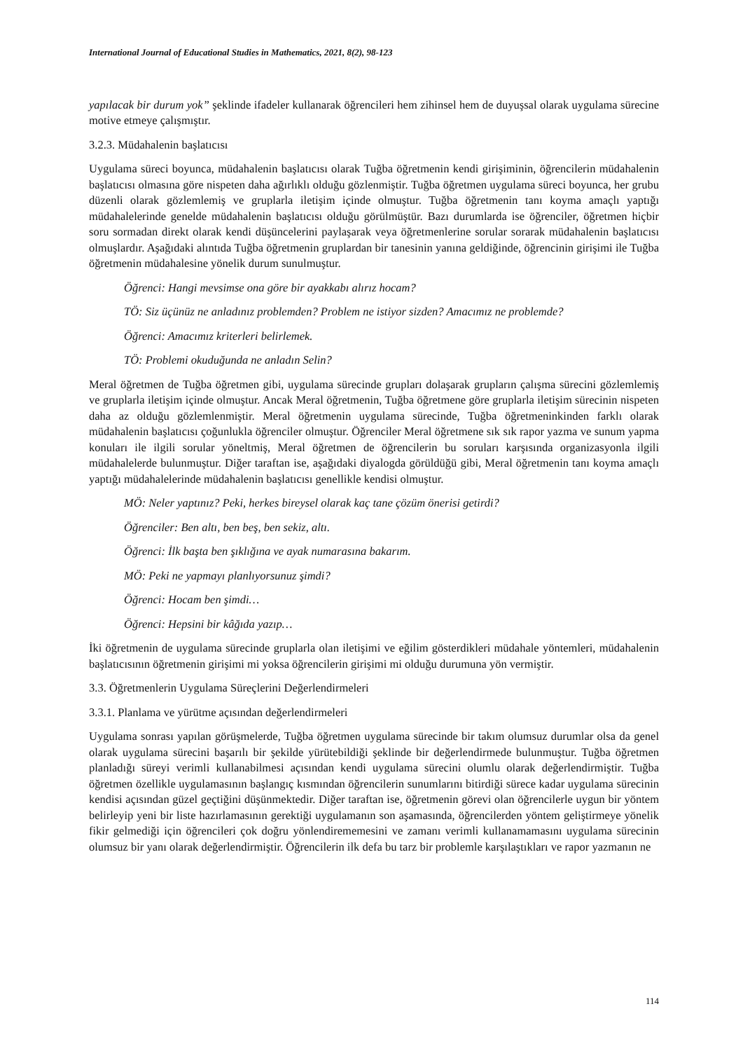International Journal of Educational Studies in Mathematics, 2021, 8(2), 98-123
yapılacak bir durum yok” şeklinde ifadeler kullanarak öğrencileri hem zihinsel hem de duyuşsal olarak uygulama sürecine motive etmeye çalışmıştır.
3.2.3. Müdahalenin başlatıcısı
Uygulama süreci boyunca, müdahalenin başlatıcısı olarak Tuğba öğretmenin kendi girişiminin, öğrencilerin müdahalenin başlatıcısı olmasına göre nispeten daha ağırlıklı olduğu gözlenmiştir. Tuğba öğretmen uygulama süreci boyunca, her grubu düzenli olarak gözlemlemiş ve gruplarla iletişim içinde olmuştur. Tuğba öğretmenin tanı koyma amaçlı yaptığı müdahalelerinde genelde müdahalenin başlatıcısı olduğu görülmüştür. Bazı durumlarda ise öğrenciler, öğretmen hiçbir soru sormadan direkt olarak kendi düşüncelerini paylaşarak veya öğretmenlerine sorular sorarak müdahalenin başlatıcısı olmuşlardır. Aşağıdaki alıntıda Tuğba öğretmenin gruplardan bir tanesinin yanına geldiğinde, öğrencinin girişimi ile Tuğba öğretmenin müdahalesine yönelik durum sunulmuştur.
Öğrenci: Hangi mevsimse ona göre bir ayakkabı alırız hocam?
TÖ: Siz üçünüz ne anladınız problemden? Problem ne istiyor sizden? Amacımız ne problemde?
Öğrenci: Amacımız kriterleri belirlemek.
TÖ: Problemi okuduğunda ne anladın Selin?
Meral öğretmen de Tuğba öğretmen gibi, uygulama sürecinde grupları dolaşarak grupların çalışma sürecini gözlemlemiş ve gruplarla iletişim içinde olmuştur. Ancak Meral öğretmenin, Tuğba öğretmene göre gruplarla iletişim sürecinin nispeten daha az olduğu gözlemlenmiştir. Meral öğretmenin uygulama sürecinde, Tuğba öğretmeninkinden farklı olarak müdahalenin başlatıcısı çoğunlukla öğrenciler olmuştur. Öğrenciler Meral öğretmene sık sık rapor yazma ve sunum yapma konuları ile ilgili sorular yöneltmiş, Meral öğretmen de öğrencilerin bu soruları karşısında organizasyonla ilgili müdahalelerde bulunmuştur. Diğer taraftan ise, aşağıdaki diyalogda görüldüğü gibi, Meral öğretmenin tanı koyma amaçlı yaptığı müdahalelerinde müdahalenin başlatıcısı genellikle kendisi olmuştur.
MÖ: Neler yaptınız? Peki, herkes bireysel olarak kaç tane çözüm önerisi getirdi?
Öğrenciler: Ben altı, ben beş, ben sekiz, altı.
Öğrenci: İlk başta ben şıklığına ve ayak numarasına bakarım.
MÖ: Peki ne yapmayı planlıyorsunuz şimdi?
Öğrenci: Hocam ben şimdi…
Öğrenci: Hepsini bir kâğıda yazıp…
İki öğretmenin de uygulama sürecinde gruplarla olan iletişimi ve eğilim gösterdikleri müdahale yöntemleri, müdahalenin başlatıcısının öğretmenin girişimi mi yoksa öğrencilerin girişimi mi olduğu durumuna yön vermiştir.
3.3. Öğretmenlerin Uygulama Süreçlerini Değerlendirmeleri
3.3.1. Planlama ve yürütme açısından değerlendirmeleri
Uygulama sonrası yapılan görüşmelerde, Tuğba öğretmen uygulama sürecinde bir takım olumsuz durumlar olsa da genel olarak uygulama sürecini başarılı bir şekilde yürütebildiği şeklinde bir değerlendirmede bulunmuştur. Tuğba öğretmen planladığı süreyi verimli kullanabilmesi açısından kendi uygulama sürecini olumlu olarak değerlendirmiştir. Tuğba öğretmen özellikle uygulamasının başlangıç kısmından öğrencilerin sunumlarını bitirdiği sürece kadar uygulama sürecinin kendisi açısından güzel geçtiğini düşünmektedir. Diğer taraftan ise, öğretmenin görevi olan öğrencilerle uygun bir yöntem belirleyip yeni bir liste hazırlamasının gerektiği uygulamanın son aşamasında, öğrencilerden yöntem geliştirmeye yönelik fikir gelmediği için öğrencileri çok doğru yönlendirememesini ve zamanı verimli kullanamamasını uygulama sürecinin olumsuz bir yanı olarak değerlendirmiştir. Öğrencilerin ilk defa bu tarz bir problemle karşılaştıkları ve rapor yazmanın ne
114